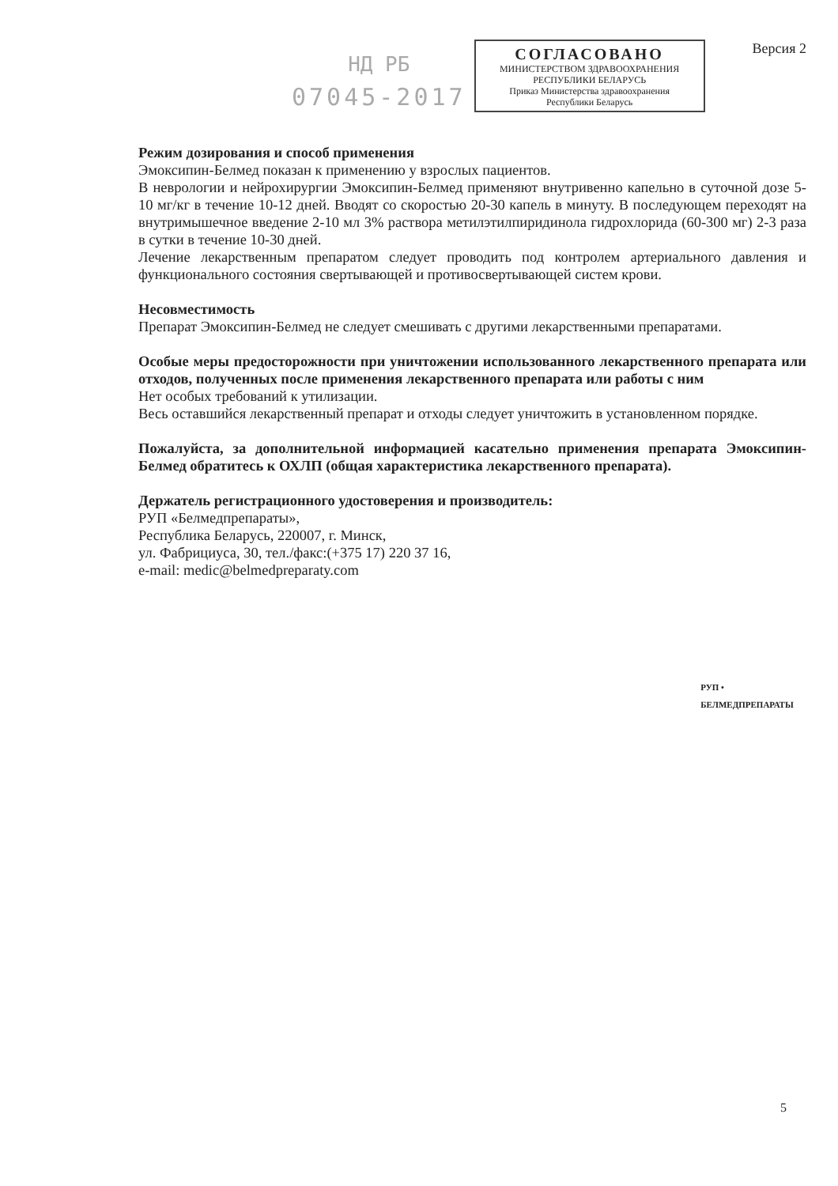НД РБ
07045-2017
СОГЛАСОВАНО
МИНИСТЕРСТВОМ ЗДРАВООХРАНЕНИЯ
РЕСПУБЛИКИ БЕЛАРУСЬ
Приказ Министерства здравоохранения
Республики Беларусь
Версия 2
Режим дозирования и способ применения
Эмоксипин-Белмед показан к применению у взрослых пациентов.
В неврологии и нейрохирургии Эмоксипин-Белмед применяют внутривенно капельно в суточной дозе 5-10 мг/кг в течение 10-12 дней. Вводят со скоростью 20-30 капель в минуту. В последующем переходят на внутримышечное введение 2-10 мл 3% раствора метилэтилпиридинола гидрохлорида (60-300 мг) 2-3 раза в сутки в течение 10-30 дней.
Лечение лекарственным препаратом следует проводить под контролем артериального давления и функционального состояния свертывающей и противосвертывающей систем крови.
Несовместимость
Препарат Эмоксипин-Белмед не следует смешивать с другими лекарственными препаратами.
Особые меры предосторожности при уничтожении использованного лекарственного препарата или отходов, полученных после применения лекарственного препарата или работы с ним
Нет особых требований к утилизации.
Весь оставшийся лекарственный препарат и отходы следует уничтожить в установленном порядке.
Пожалуйста, за дополнительной информацией касательно применения препарата Эмоксипин-Белмед обратитесь к ОХЛП (общая характеристика лекарственного препарата).
Держатель регистрационного удостоверения и производитель:
РУП «Белмедпрепараты»,
Республика Беларусь, 220007, г. Минск,
ул. Фабрициуса, 30, тел./факс:(+375 17) 220 37 16,
e-mail: medic@belmedpreparaty.com
РУП • БЕЛМЕДПРЕПАРАТЫ
5